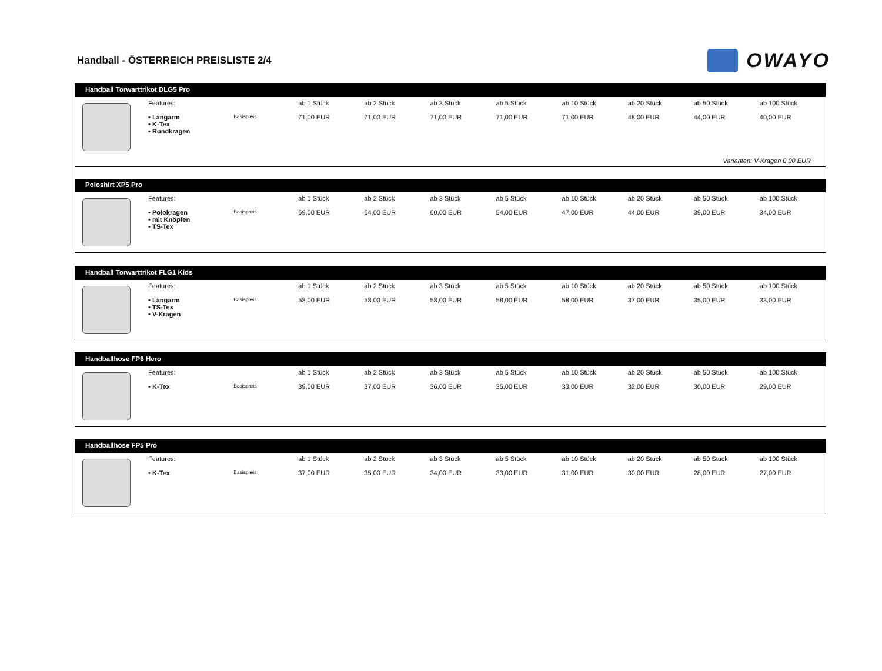Handball - ÖSTERREICH PREISLISTE 2/4
OWAYO
Handball Torwarttrikot DLG5 Pro
| | Features: • Langarm • K-Tex • Rundkragen | Basispreis | ab 1 Stück 71,00 EUR | ab 2 Stück 71,00 EUR | ab 3 Stück 71,00 EUR | ab 5 Stück 71,00 EUR | ab 10 Stück 71,00 EUR | ab 20 Stück 48,00 EUR | ab 50 Stück 44,00 EUR | ab 100 Stück 40,00 EUR |
Varianten: V-Kragen 0,00 EUR
Poloshirt XP5 Pro
| | Features: • Polokragen • mit Knöpfen • TS-Tex | Basispreis | ab 1 Stück 69,00 EUR | ab 2 Stück 64,00 EUR | ab 3 Stück 60,00 EUR | ab 5 Stück 54,00 EUR | ab 10 Stück 47,00 EUR | ab 20 Stück 44,00 EUR | ab 50 Stück 39,00 EUR | ab 100 Stück 34,00 EUR |
Handball Torwarttrikot FLG1 Kids
| | Features: • Langarm • TS-Tex • V-Kragen | Basispreis | ab 1 Stück 58,00 EUR | ab 2 Stück 58,00 EUR | ab 3 Stück 58,00 EUR | ab 5 Stück 58,00 EUR | ab 10 Stück 58,00 EUR | ab 20 Stück 37,00 EUR | ab 50 Stück 35,00 EUR | ab 100 Stück 33,00 EUR |
Handballhose FP6 Hero
| | Features: • K-Tex | Basispreis | ab 1 Stück 39,00 EUR | ab 2 Stück 37,00 EUR | ab 3 Stück 36,00 EUR | ab 5 Stück 35,00 EUR | ab 10 Stück 33,00 EUR | ab 20 Stück 32,00 EUR | ab 50 Stück 30,00 EUR | ab 100 Stück 29,00 EUR |
Handballhose FP5 Pro
| | Features: • K-Tex | Basispreis | ab 1 Stück 37,00 EUR | ab 2 Stück 35,00 EUR | ab 3 Stück 34,00 EUR | ab 5 Stück 33,00 EUR | ab 10 Stück 31,00 EUR | ab 20 Stück 30,00 EUR | ab 50 Stück 28,00 EUR | ab 100 Stück 27,00 EUR |